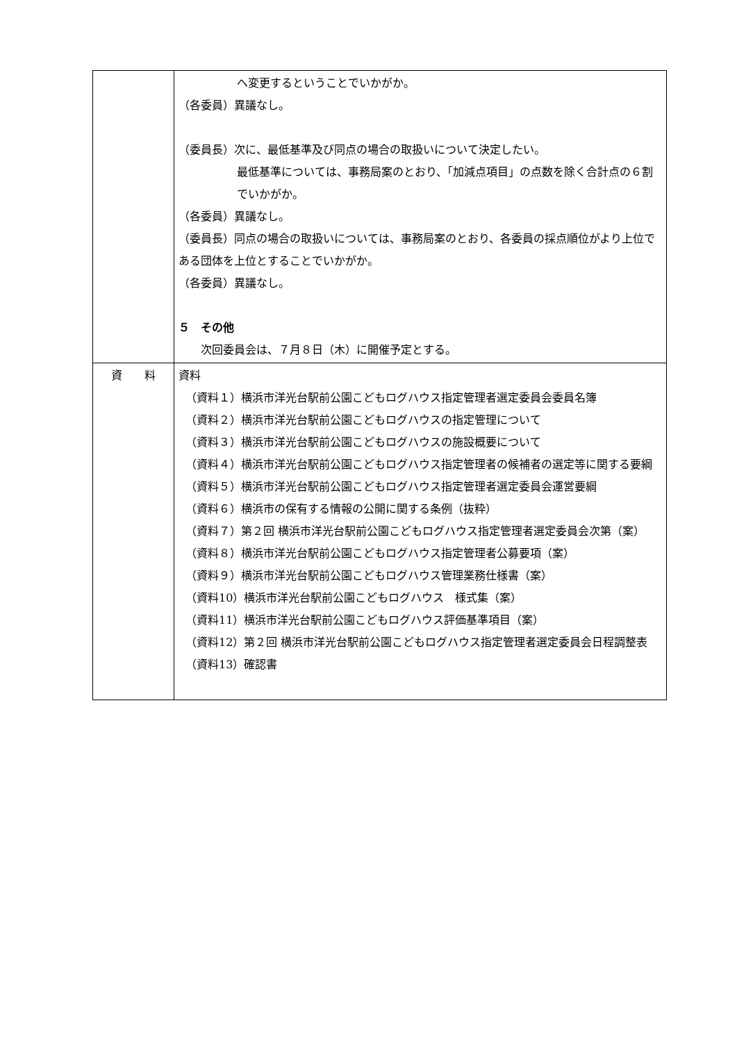| | へ変更するということでいかがか。 （各委員）異議なし。 （委員長）次に、最低基準及び同点の場合の取扱いについて決定したい。 最低基準については、事務局案のとおり、「加減点項目」の点数を除く合計点の６割でいかがか。 （各委員）異議なし。 （委員長）同点の場合の取扱いについては、事務局案のとおり、各委員の採点順位がより上位である団体を上位とすることでいかがか。 （各委員）異議なし。 ５ その他 次回委員会は、７月８日（木）に開催予定とする。 |
| 資 料 | 資料 （資料１）横浜市洋光台駅前公園こどもログハウス指定管理者選定委員会委員名簿 （資料２）横浜市洋光台駅前公園こどもログハウスの指定管理について （資料３）横浜市洋光台駅前公園こどもログハウスの施設概要について （資料４）横浜市洋光台駅前公園こどもログハウス指定管理者の候補者の選定等に関する要綱 （資料５）横浜市洋光台駅前公園こどもログハウス指定管理者選定委員会運営要綱 （資料６）横浜市の保有する情報の公開に関する条例（抜粋） （資料７）第２回 横浜市洋光台駅前公園こどもログハウス指定管理者選定委員会次第（案） （資料８）横浜市洋光台駅前公園こどもログハウス指定管理者公募要項（案） （資料９）横浜市洋光台駅前公園こどもログハウス管理業務仕様書（案） （資料10）横浜市洋光台駅前公園こどもログハウス 様式集（案） （資料11）横浜市洋光台駅前公園こどもログハウス評価基準項目（案） （資料12）第２回 横浜市洋光台駅前公園こどもログハウス指定管理者選定委員会日程調整表 （資料13）確認書 |